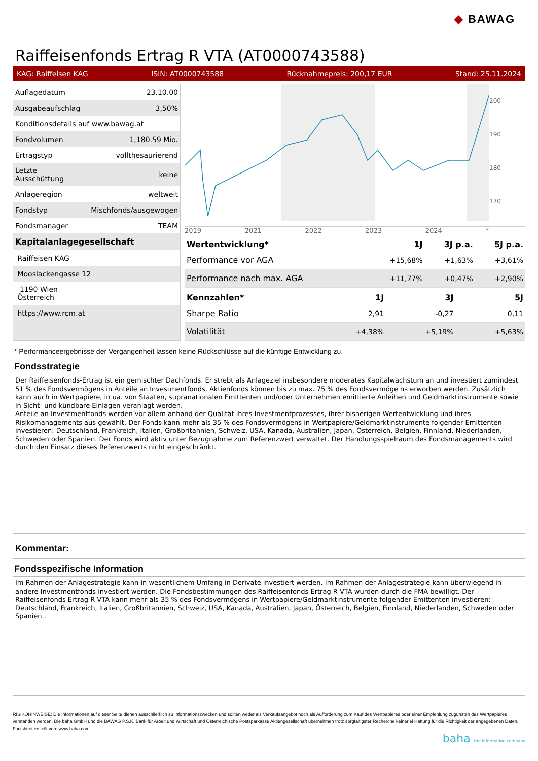◆ BAWAG
Raiffeisenfonds Ertrag R VTA (AT0000743588)
KAG: Raiffeisen KAG ISIN: AT0000743588 Rücknahmepreis: 200,17 EUR Stand: 25.11.2024
| Auflagedatum | 23.10.00 |
| Ausgabeaufschlag | 3,50% |
| Konditionsdetails auf www.bawag.at | |
| Fondvolumen | 1,180.59 Mio. |
| Ertragstyp | vollthesaurierend |
| Letzte Ausschüttung | keine |
| Anlageregion | weltweit |
| Fondstyp | Mischfonds/ausgewogen |
| Fondsmanager | TEAM |
| Kapitalanlagegesellschaft | |
| Raiffeisen KAG | |
| Mooslackengasse 12 | |
| 1190 Wien Österreich | |
| https://www.rcm.at | |
200
190
180
170
2019 2021 2022 2023 2024 *
| Wertentwicklung* | 1J | 3J p.a. | 5J p.a. |
| --- | --- | --- | --- |
| Performance vor AGA | +15,68% | +1,63% | +3,61% |
| Performance nach max. AGA | +11,77% | +0,47% | +2,90% |
| Kennzahlen* | 1J | 3J | 5J |
| --- | --- | --- | --- |
| Sharpe Ratio | 2,91 | -0,27 | 0,11 |
| Volatilität | +4,38% | +5,19% | +5,63% |
* Performanceergebnisse der Vergangenheit lassen keine Rückschlüsse auf die künftige Entwicklung zu.
Fondsstrategie
Der Raiffeisenfonds-Ertrag ist ein gemischter Dachfonds. Er strebt als Anlageziel insbesondere moderates Kapitalwachstum an und investiert zumindest 51 % des Fondsvermögens in Anteile an Investmentfonds. Aktienfonds können bis zu max. 75 % des Fondsvermöge ns erworben werden. Zusätzlich kann auch in Wertpapiere, in ua. von Staaten, supranationalen Emittenten und/oder Unternehmen emittierte Anleihen und Geldmarktinstrumente sowie in Sicht- und kündbare Einlagen veranlagt werden.
Anteile an Investmentfonds werden vor allem anhand der Qualität ihres Investmentprozesses, ihrer bisherigen Wertentwicklung und ihres Risikomanagements aus gewählt. Der Fonds kann mehr als 35 % des Fondsvermögens in Wertpapiere/Geldmarktinstrumente folgender Emittenten investieren: Deutschland, Frankreich, Italien, Großbritannien, Schweiz, USA, Kanada, Australien, Japan, Österreich, Belgien, Finnland, Niederlanden, Schweden oder Spanien. Der Fonds wird aktiv unter Bezugnahme zum Referenzwert verwaltet. Der Handlungsspielraum des Fondsmanagements wird durch den Einsatz dieses Referenzwerts nicht eingeschränkt.
Kommentar:
Fondsspezifische Information
Im Rahmen der Anlagestrategie kann in wesentlichem Umfang in Derivate investiert werden. Im Rahmen der Anlagestrategie kann überwiegend in andere Investmentfonds investiert werden. Die Fondsbestimmungen des Raiffeisenfonds Ertrag R VTA wurden durch die FMA bewilligt. Der Raiffeisenfonds Ertrag R VTA kann mehr als 35 % des Fondsvermögens in Wertpapiere/Geldmarktinstrumente folgender Emittenten investieren: Deutschland, Frankreich, Italien, Großbritannien, Schweiz, USA, Kanada, Australien, Japan, Österreich, Belgien, Finnland, Niederlanden, Schweden oder Spanien..
RISIKOHINWEISE: Die Informationen auf dieser Seite dienen ausschließlich zu Informationszwecken und sollten weder als Verkaufsangebot noch als Aufforderung zum Kauf des Wertpapieres oder einer Empfehlung zugunsten des Wertpapieres verstanden werden. Die baha GmbH und die BAWAG P.S.K. Bank für Arbeit und Wirtschaft und Österreichische Postsparkasse Aktiengesellschaft übernehmen trotz sorgfältigster Recherche keinerlei Haftung für die Richtigkeit der angegebenen Daten.
Factsheet erstellt von: www.baha.com
baha the information company